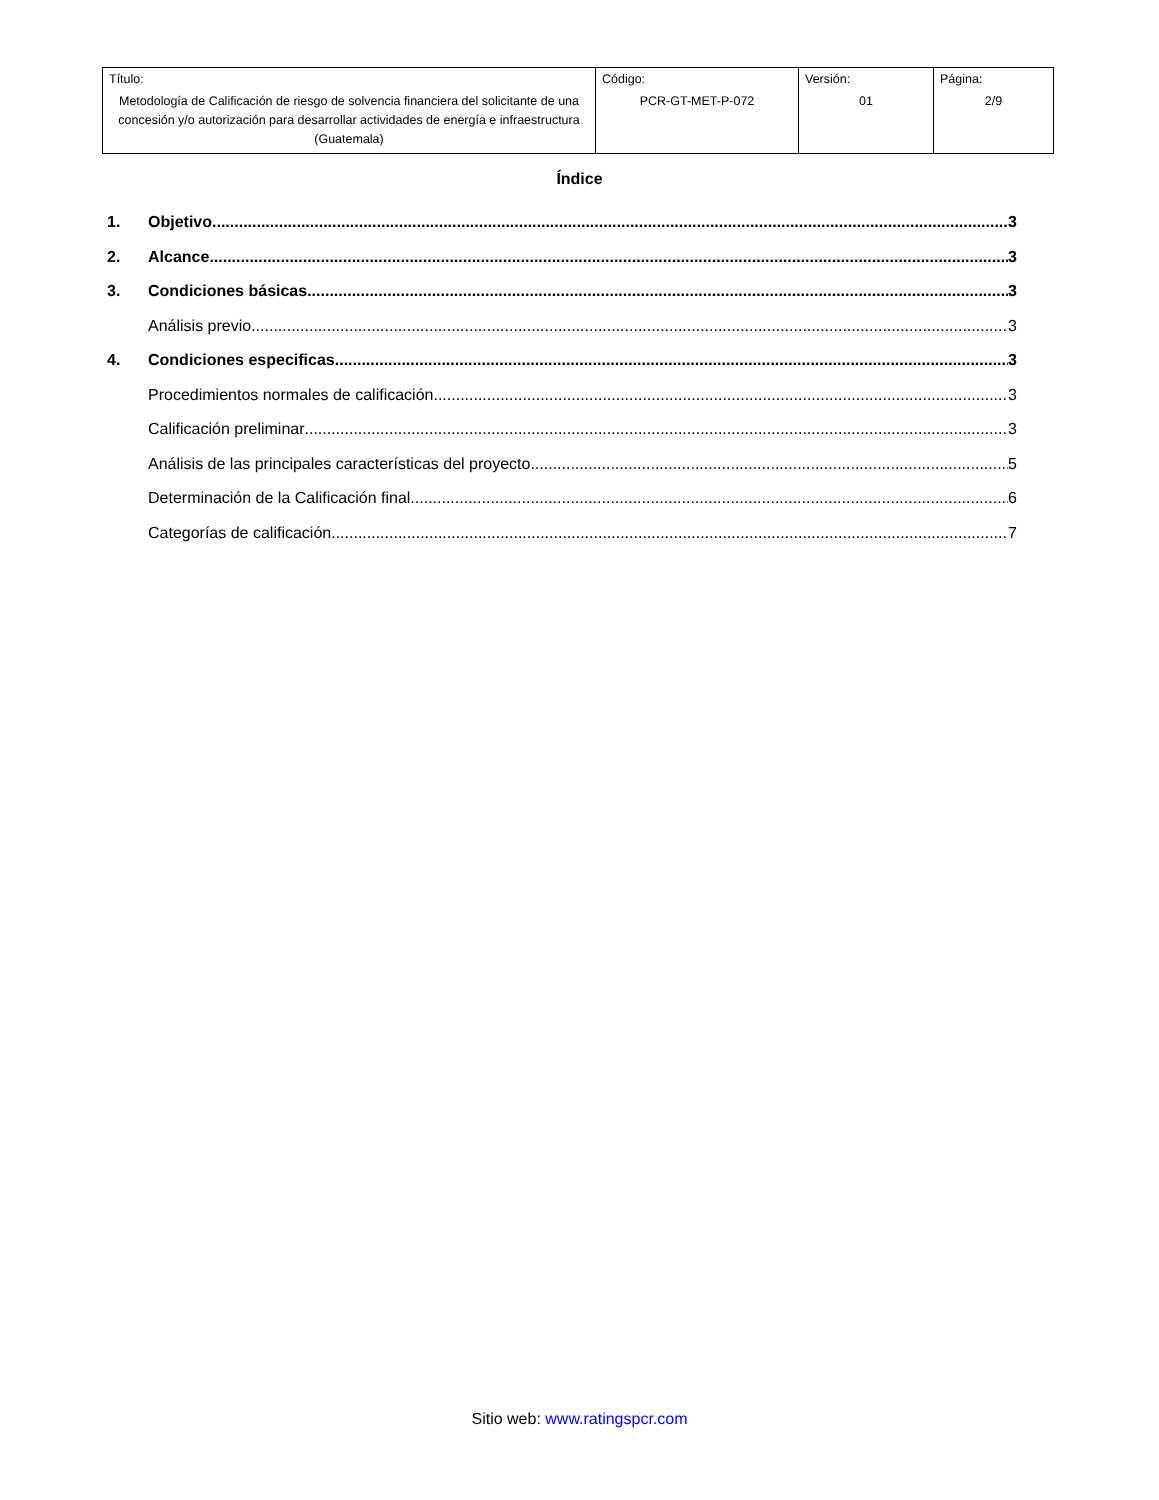| Título: Metodología de Calificación de riesgo de solvencia financiera del solicitante de una concesión y/o autorización para desarrollar actividades de energía e infraestructura (Guatemala) | Código: PCR-GT-MET-P-072 | Versión: 01 | Página: 2/9 |
Índice
1. Objetivo 3
2. Alcance 3
3. Condiciones básicas 3
Análisis previo 3
4. Condiciones especificas 3
Procedimientos normales de calificación 3
Calificación preliminar 3
Análisis de las principales características del proyecto 5
Determinación de la Calificación final 6
Categorías de calificación 7
Sitio web: www.ratingspcr.com